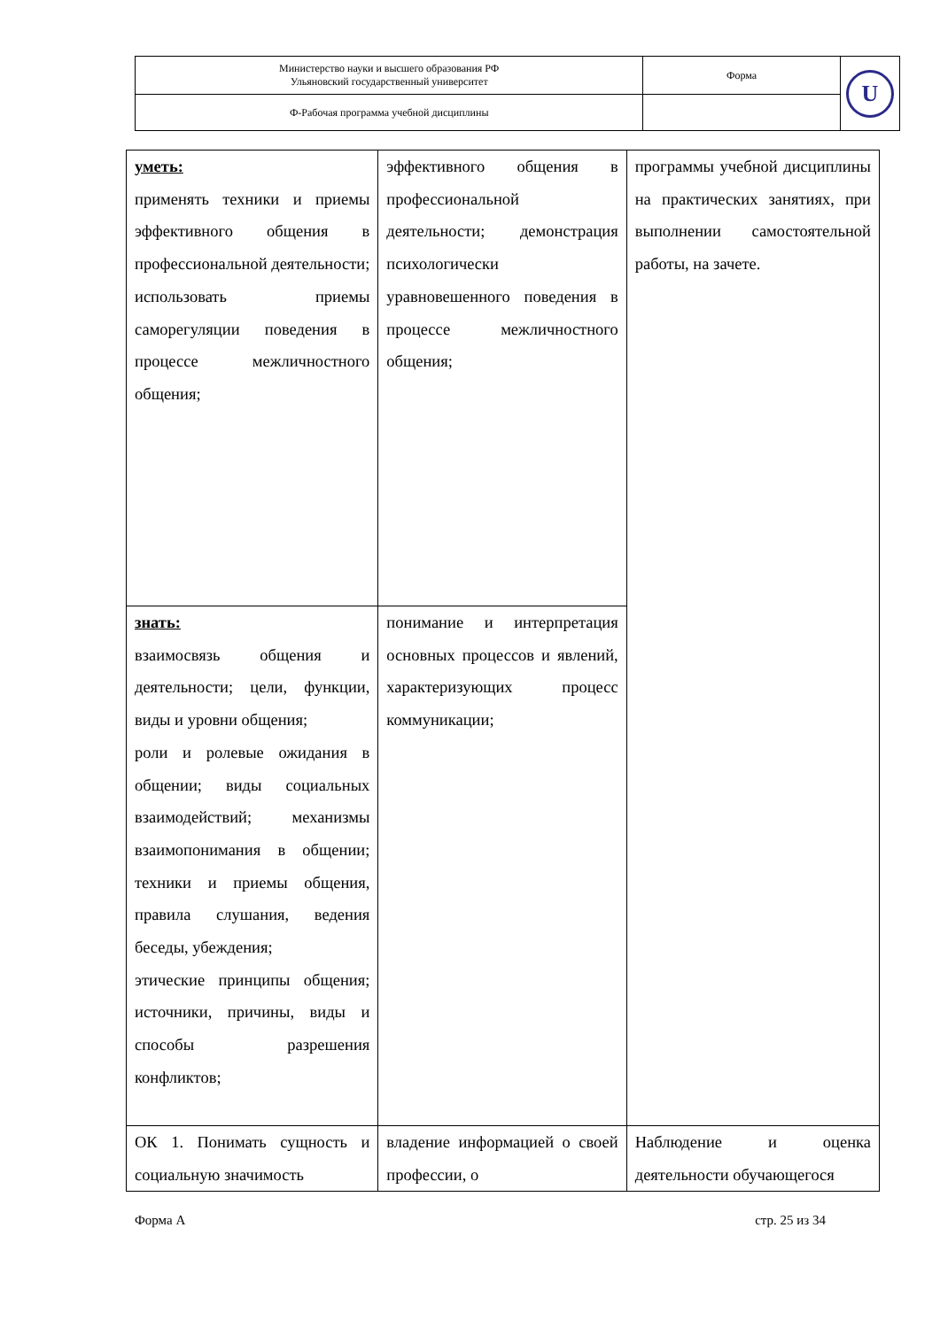| Министерство науки и высшего образования РФ Ульяновский государственный университет | Форма | U |
| Ф-Рабочая программа учебной дисциплины | | |
| уметь: применять техники и приемы эффективного общения в профессиональной деятельности; использовать приемы саморегуляции поведения в процессе межличностного общения; | эффективного общения в профессиональной деятельности; демонстрация психологически уравновешенного поведения в процессе межличностного общения; | программы учебной дисциплины на практических занятиях, при выполнении самостоятельной работы, на зачете. |
| знать: взаимосвязь общения и деятельности; цели, функции, виды и уровни общения; роли и ролевые ожидания в общении; виды социальных взаимодействий; механизмы взаимопонимания в общении; техники и приемы общения, правила слушания, ведения беседы, убеждения; этические принципы общения; источники, причины, виды и способы разрешения конфликтов; | понимание и интерпретация основных процессов и явлений, характеризующих процесс коммуникации; | |
| ОК 1. Понимать сущность и социальную значимость | владение информацией о своей профессии, о | Наблюдение и оценка деятельности обучающегося |
Форма А стр. 25 из 34